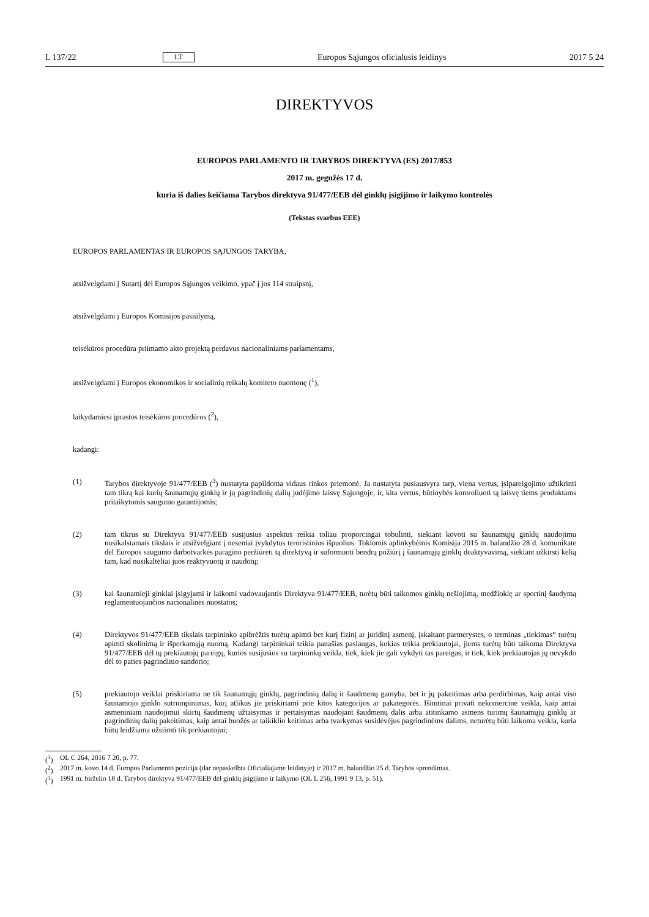L 137/22 LT Europos Sąjungos oficialusis leidinys 2017 5 24
DIREKTYVOS
EUROPOS PARLAMENTO IR TARYBOS DIREKTYVA (ES) 2017/853
2017 m. gegužės 17 d.
kuria iš dalies keičiama Tarybos direktyva 91/477/EEB dėl ginklų įsigijimo ir laikymo kontrolės
(Tekstas svarbus EEE)
EUROPOS PARLAMENTAS IR EUROPOS SĄJUNGOS TARYBA,
atsižvelgdami į Sutartį dėl Europos Sąjungos veikimo, ypač į jos 114 straipsnį,
atsižvelgdami į Europos Komisijos pasiūlymą,
teisėkūros procedūra priimamo akto projektą perdavus nacionaliniams parlamentams,
atsižvelgdami į Europos ekonomikos ir socialinių reikalų komiteto nuomonę (<sup>1</sup>),
laikydamiesi įprastos teisėkūros procedūros (<sup>2</sup>),
kadangi:
(1) Tarybos direktyvoje 91/477/EEB (<sup>3</sup>) nustatyta papildoma vidaus rinkos priemonė. Ja nustatyta pusiausvyra tarp, viena vertus, įsipareigojimo užtikrinti tam tikrą kai kurių šaunamųjų ginklų ir jų pagrindinių dalių judėjimo laisvę Sąjungoje, ir, kita vertus, būtinybės kontroliuoti tą laisvę tiems produktams pritaikytomis saugumo garantijomis;
(2) tam tikrus su Direktyva 91/477/EEB susijusius aspektus reikia toliau proporcingai tobulinti, siekiant kovoti su šaunamųjų ginklų naudojimu nusikalstamais tikslais ir atsižvelgiant į neseniai įvykdytus teroristinius išpuolius. Tokiomis aplinkybėmis Komisija 2015 m. balandžio 28 d. komunikate dėl Europos saugumo darbotvarkės paragino peržiūrėti tą direktyvą ir suformuoti bendrą požiūrį į šaunamųjų ginklų deaktyvavimą, siekiant užkirsti kelią tam, kad nusikaltėliai juos reaktyvuotų ir naudotų;
(3) kai šaunamieji ginklai įsigyjami ir laikomi vadovaujantis Direktyva 91/477/EEB, turėtų būti taikomos ginklų nešiojimą, medžioklę ar sportinį šaudymą reglamentuojančios nacionalinės nuostatos;
(4) Direktyvos 91/477/EEB tikslais tarpininko apibrėžtis turėtų apimti bet kurį fizinį ar juridinį asmenį, įskaitant partnerystes, o terminas „tiekimas“ turėtų apimti skolinimą ir išperkamąją nuomą. Kadangi tarpininkai teikia panašias paslaugas, kokias teikia prekiautojai, jiems turėtų būti taikoma Direktyva 91/477/EEB dėl tų prekiautojų pareigų, kurios susijusios su tarpininkų veikla, tiek, kiek jie gali vykdyti tas pareigas, ir tiek, kiek prekiautojas jų nevykdo dėl to paties pagrindinio sandorio;
(5) prekiautojo veiklai priskiriama ne tik šaunamųjų ginklų, pagrindinių dalių ir šaudmenų gamyba, bet ir jų pakeitimas arba perdirbimas, kaip antai viso šaunamojo ginklo sutrumpinimas, kurį atlikus jie priskiriami prie kitos kategorijos ar pakategorės. Išimtinai privati nekomercinė veikla, kaip antai asmeniniam naudojimui skirtų šaudmenų užtaisymas ir pertaisymas naudojant šaudmenų dalis arba atitinkamo asmens turimų šaunamųjų ginklų ar pagrindinių dalių pakeitimas, kaip antai buožės ar taikiklio keitimas arba tvarkymas susidėvėjus pagrindinėms dalims, neturėtų būti laikoma veikla, kuria būtų leidžiama užsiimti tik prekiautojui;
(<sup>1</sup>) OL C 264, 2016 7 20, p. 77.
(<sup>2</sup>) 2017 m. kovo 14 d. Europos Parlamento pozicija (dar nepaskelbta Oficialiajame leidinyje) ir 2017 m. balandžio 25 d. Tarybos sprendimas.
(<sup>3</sup>) 1991 m. birželio 18 d. Tarybos direktyva 91/477/EEB dėl ginklų įsigijimo ir laikymo (OL L 256, 1991 9 13, p. 51).